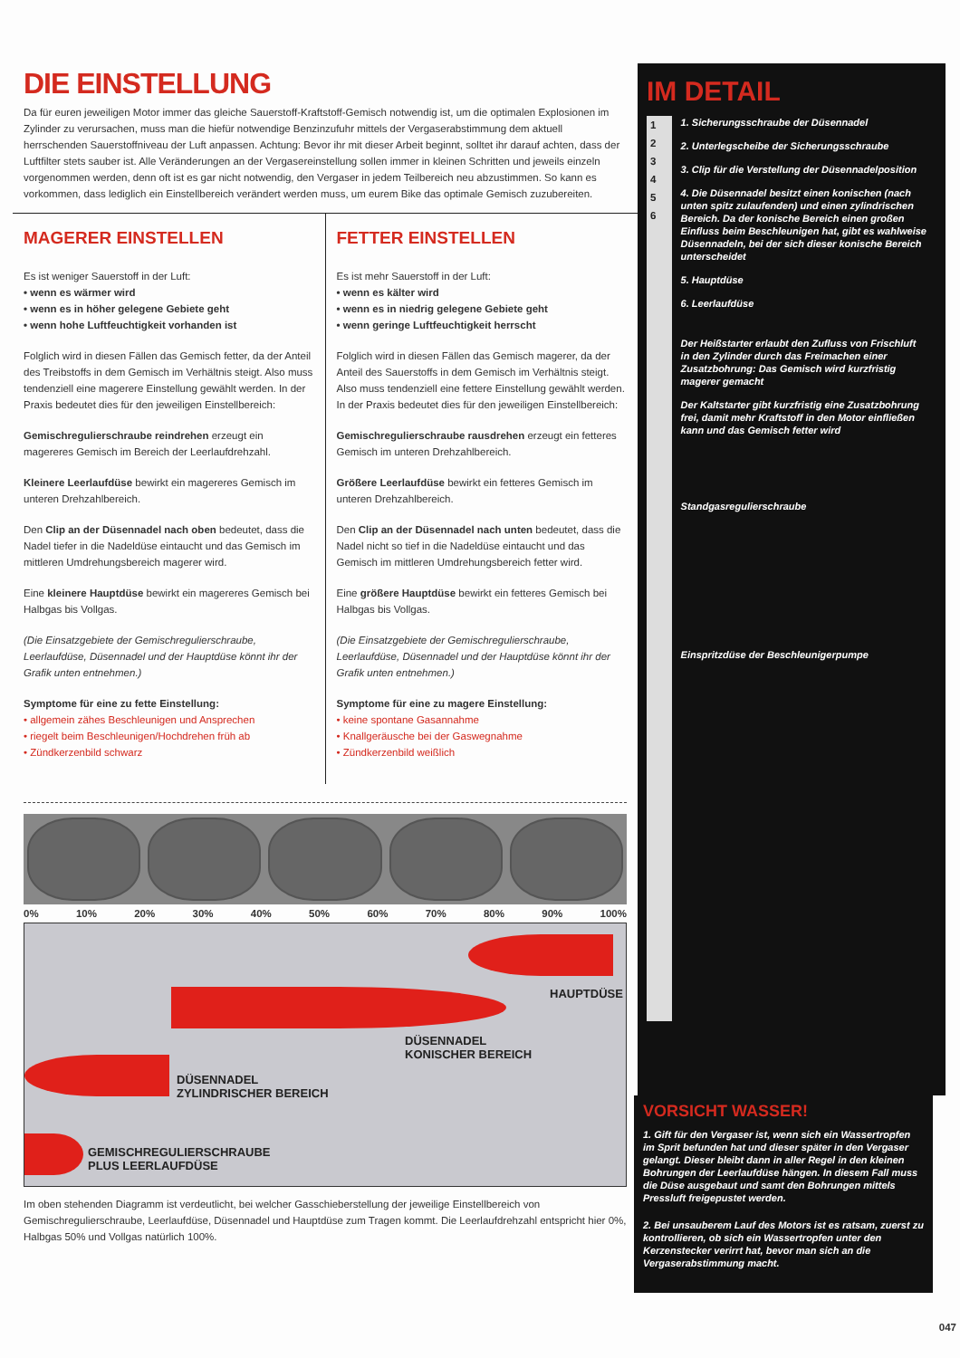DIE EINSTELLUNG
Da für euren jeweiligen Motor immer das gleiche Sauerstoff-Kraftstoff-Gemisch notwendig ist, um die optimalen Explosionen im Zylinder zu verursachen, muss man die hiefür notwendige Benzinzufuhr mittels der Vergaserabstimmung dem aktuell herrschenden Sauerstoffniveau der Luft anpassen. Achtung: Bevor ihr mit dieser Arbeit beginnt, solltet ihr darauf achten, dass der Luftfilter stets sauber ist. Alle Veränderungen an der Vergasereinstellung sollen immer in kleinen Schritten und jeweils einzeln vorgenommen werden, denn oft ist es gar nicht notwendig, den Vergaser in jedem Teilbereich neu abzustimmen. So kann es vorkommen, dass lediglich ein Einstellbereich verändert werden muss, um eurem Bike das optimale Gemisch zuzubereiten.
MAGERER EINSTELLEN
Es ist weniger Sauerstoff in der Luft:
• wenn es wärmer wird
• wenn es in höher gelegene Gebiete geht
• wenn hohe Luftfeuchtigkeit vorhanden ist
Folglich wird in diesen Fällen das Gemisch fetter, da der Anteil des Treibstoffs in dem Gemisch im Verhältnis steigt. Also muss tendenziell eine magerere Einstellung gewählt werden. In der Praxis bedeutet dies für den jeweiligen Einstellbereich:
Gemischregulierschraube reindrehen erzeugt ein magereres Gemisch im Bereich der Leerlaufdrehzahl.
Kleinere Leerlaufdüse bewirkt ein magereres Gemisch im unteren Drehzahlbereich.
Den Clip an der Düsennadel nach oben bedeutet, dass die Nadel tiefer in die Nadeldüse eintaucht und das Gemisch im mittleren Umdrehungsbereich magerer wird.
Eine kleinere Hauptdüse bewirkt ein magereres Gemisch bei Halbgas bis Vollgas.
(Die Einsatzgebiete der Gemischregulierschraube, Leerlaufdüse, Düsennadel und der Hauptdüse könnt ihr der Grafik unten entnehmen.)
Symptome für eine zu fette Einstellung:
• allgemein zähes Beschleunigen und Ansprechen
• riegelt beim Beschleunigen/Hochdrehen früh ab
• Zündkerzenbild schwarz
FETTER EINSTELLEN
Es ist mehr Sauerstoff in der Luft:
• wenn es kälter wird
• wenn es in niedrig gelegene Gebiete geht
• wenn geringe Luftfeuchtigkeit herrscht
Folglich wird in diesen Fällen das Gemisch magerer, da der Anteil des Sauerstoffs in dem Gemisch im Verhältnis steigt. Also muss tendenziell eine fettere Einstellung gewählt werden. In der Praxis bedeutet dies für den jeweiligen Einstellbereich:
Gemischregulierschraube rausdrehen erzeugt ein fetteres Gemisch im unteren Drehzahlbereich.
Größere Leerlaufdüse bewirkt ein fetteres Gemisch im unteren Drehzahlbereich.
Den Clip an der Düsennadel nach unten bedeutet, dass die Nadel nicht so tief in die Nadeldüse eintaucht und das Gemisch im mittleren Umdrehungsbereich fetter wird.
Eine größere Hauptdüse bewirkt ein fetteres Gemisch bei Halbgas bis Vollgas.
(Die Einsatzgebiete der Gemischregulierschraube, Leerlaufdüse, Düsennadel und der Hauptdüse könnt ihr der Grafik unten entnehmen.)
Symptome für eine zu magere Einstellung:
• keine spontane Gasannahme
• Knallgeräusche bei der Gaswegnahme
• Zündkerzenbild weißlich
0% 10% 20% 30% 40% 50% 60% 70% 80% 90% 100%
HAUPTDÜSE
DÜSENNADEL
KONISCHER BEREICH
DÜSENNADEL
ZYLINDRISCHER BEREICH
GEMISCHREGULIERSCHRAUBE
PLUS LEERLAUFDÜSE
Im oben stehenden Diagramm ist verdeutlicht, bei welcher Gasschieberstellung der jeweilige Einstellbereich von Gemischregulierschraube, Leerlaufdüse, Düsennadel und Hauptdüse zum Tragen kommt. Die Leerlaufdrehzahl entspricht hier 0%, Halbgas 50% und Vollgas natürlich 100%.
IM DETAIL
1
2
3
4
5
6
1. Sicherungsschraube der Düsennadel
2. Unterlegscheibe der Sicherungsschraube
3. Clip für die Verstellung der Düsennadelposition
4. Die Düsennadel besitzt einen konischen (nach unten spitz zulaufenden) und einen zylindrischen Bereich. Da der konische Bereich einen großen Einfluss beim Beschleunigen hat, gibt es wahlweise Düsennadeln, bei der sich dieser konische Bereich unterscheidet
5. Hauptdüse
6. Leerlaufdüse
Der Heißstarter erlaubt den Zufluss von Frischluft in den Zylinder durch das Freimachen einer Zusatzbohrung: Das Gemisch wird kurzfristig magerer gemacht
Der Kaltstarter gibt kurzfristig eine Zusatzbohrung frei, damit mehr Kraftstoff in den Motor einfließen kann und das Gemisch fetter wird
Standgasregulierschraube
Einspritzdüse der Beschleunigerpumpe
VORSICHT WASSER!
1. Gift für den Vergaser ist, wenn sich ein Wassertropfen im Sprit befunden hat und dieser später in den Vergaser gelangt. Dieser bleibt dann in aller Regel in den kleinen Bohrungen der Leerlaufdüse hängen. In diesem Fall muss die Düse ausgebaut und samt den Bohrungen mittels Pressluft freigepustet werden.
2. Bei unsauberem Lauf des Motors ist es ratsam, zuerst zu kontrollieren, ob sich ein Wassertropfen unter den Kerzenstecker verirrt hat, bevor man sich an die Vergaserabstimmung macht.
047